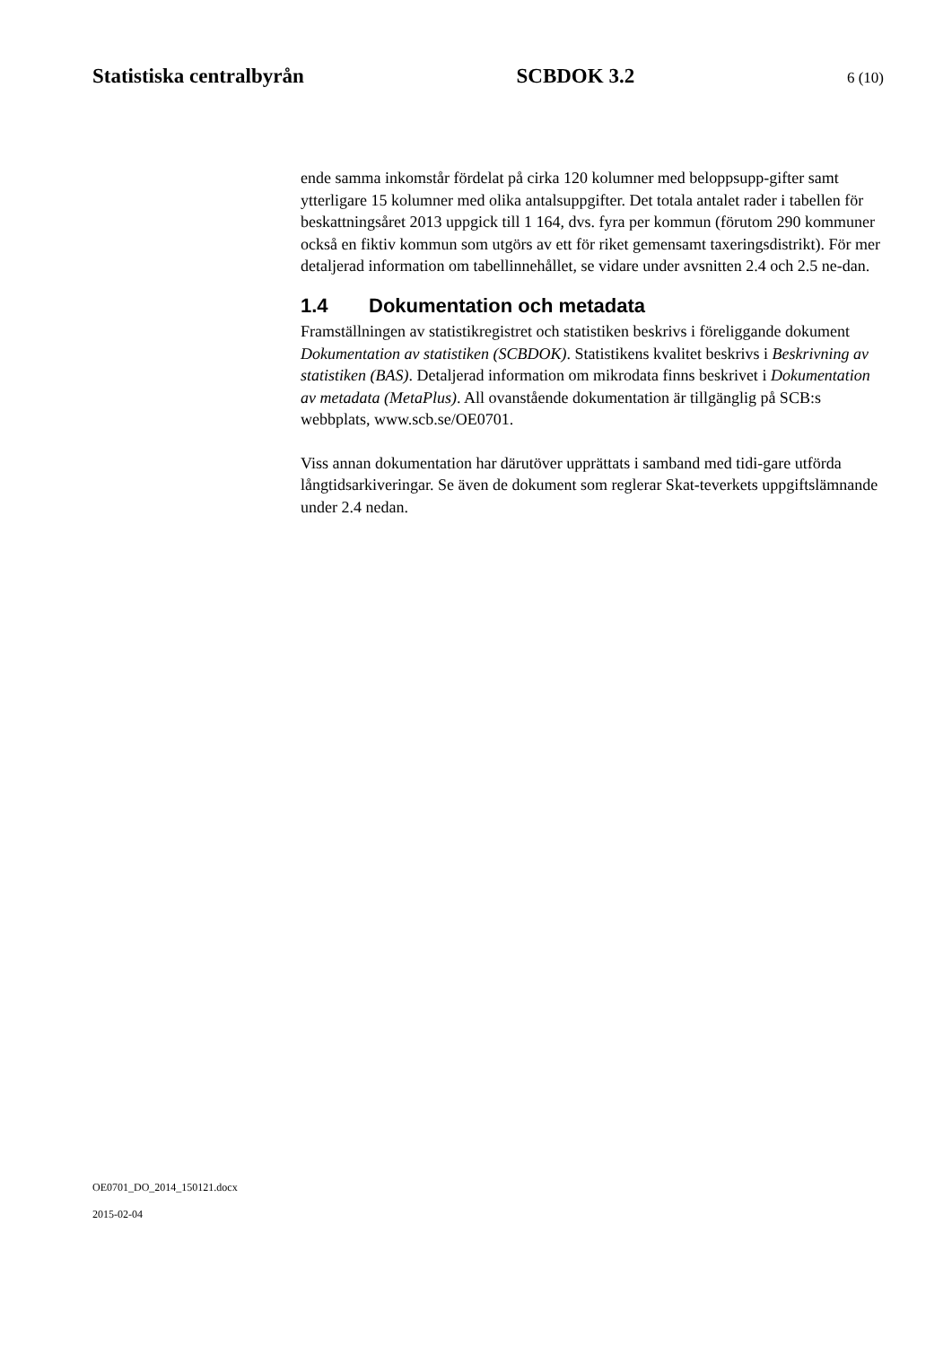Statistiska centralbyrån SCBDOK 3.2 6 (10)
ende samma inkomstår fördelat på cirka 120 kolumner med beloppsupp-gifter samt ytterligare 15 kolumner med olika antalsuppgifter. Det totala antalet rader i tabellen för beskattningsåret 2013 uppgick till 1 164, dvs. fyra per kommun (förutom 290 kommuner också en fiktiv kommun som utgörs av ett för riket gemensamt taxeringsdistrikt). För mer detaljerad information om tabellinnehållet, se vidare under avsnitten 2.4 och 2.5 ne-dan.
1.4 Dokumentation och metadata
Framställningen av statistikregistret och statistiken beskrivs i föreliggande dokument Dokumentation av statistiken (SCBDOK). Statistikens kvalitet beskrivs i Beskrivning av statistiken (BAS). Detaljerad information om mikrodata finns beskrivet i Dokumentation av metadata (MetaPlus). All ovanstående dokumentation är tillgänglig på SCB:s webbplats, www.scb.se/OE0701.
Viss annan dokumentation har därutöver upprättats i samband med tidi-gare utförda långtidsarkiveringar. Se även de dokument som reglerar Skat-teverkets uppgiftslämnande under 2.4 nedan.
OE0701_DO_2014_150121.docx
2015-02-04